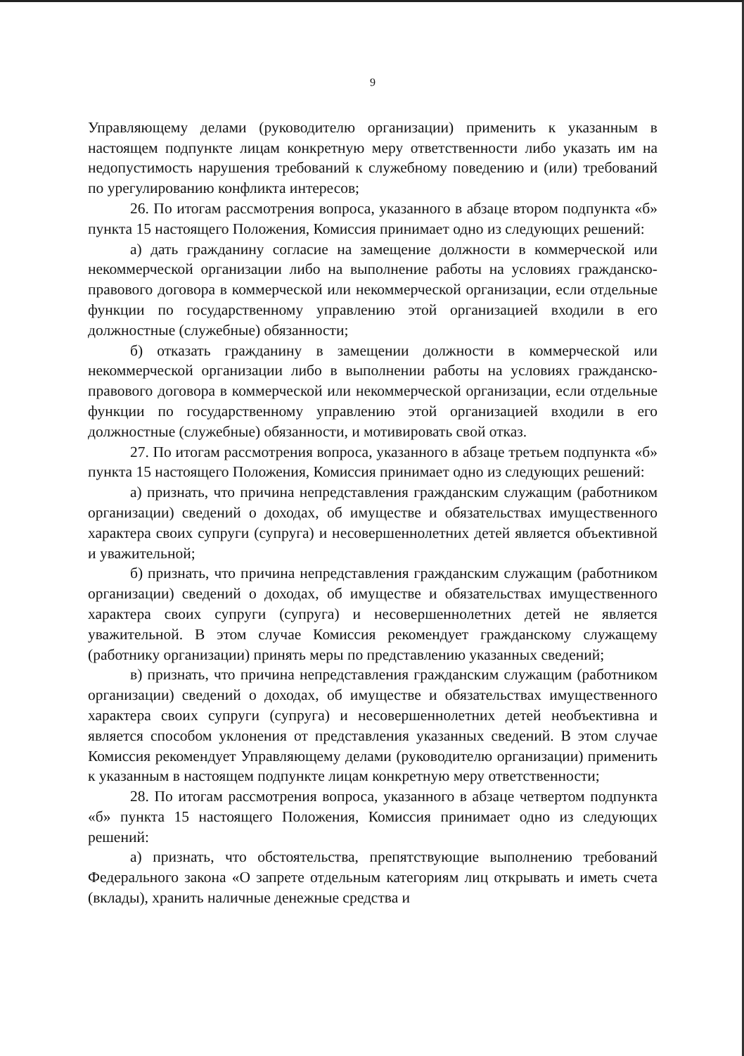9
Управляющему делами (руководителю организации) применить к указанным в настоящем подпункте лицам конкретную меру ответственности либо указать им на недопустимость нарушения требований к служебному поведению и (или) требований по урегулированию конфликта интересов;
26. По итогам рассмотрения вопроса, указанного в абзаце втором подпункта «б» пункта 15 настоящего Положения, Комиссия принимает одно из следующих решений:
а) дать гражданину согласие на замещение должности в коммерческой или некоммерческой организации либо на выполнение работы на условиях гражданско-правового договора в коммерческой или некоммерческой организации, если отдельные функции по государственному управлению этой организацией входили в его должностные (служебные) обязанности;
б) отказать гражданину в замещении должности в коммерческой или некоммерческой организации либо в выполнении работы на условиях гражданско-правового договора в коммерческой или некоммерческой организации, если отдельные функции по государственному управлению этой организацией входили в его должностные (служебные) обязанности, и мотивировать свой отказ.
27. По итогам рассмотрения вопроса, указанного в абзаце третьем подпункта «б» пункта 15 настоящего Положения, Комиссия принимает одно из следующих решений:
а) признать, что причина непредставления гражданским служащим (работником организации) сведений о доходах, об имуществе и обязательствах имущественного характера своих супруги (супруга) и несовершеннолетних детей является объективной и уважительной;
б) признать, что причина непредставления гражданским служащим (работником организации) сведений о доходах, об имуществе и обязательствах имущественного характера своих супруги (супруга) и несовершеннолетних детей не является уважительной. В этом случае Комиссия рекомендует гражданскому служащему (работнику организации) принять меры по представлению указанных сведений;
в) признать, что причина непредставления гражданским служащим (работником организации) сведений о доходах, об имуществе и обязательствах имущественного характера своих супруги (супруга) и несовершеннолетних детей необъективна и является способом уклонения от представления указанных сведений. В этом случае Комиссия рекомендует Управляющему делами (руководителю организации) применить к указанным в настоящем подпункте лицам конкретную меру ответственности;
28. По итогам рассмотрения вопроса, указанного в абзаце четвертом подпункта «б» пункта 15 настоящего Положения, Комиссия принимает одно из следующих решений:
а) признать, что обстоятельства, препятствующие выполнению требований Федерального закона «О запрете отдельным категориям лиц открывать и иметь счета (вклады), хранить наличные денежные средства и